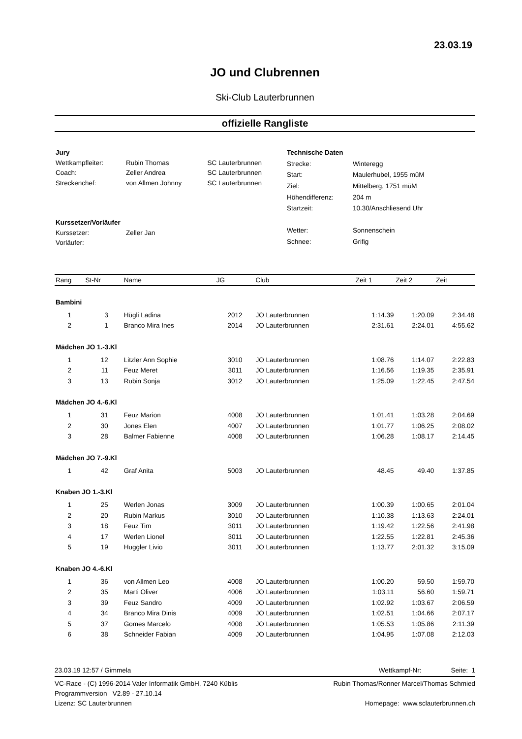23.03.19
JO und Clubrennen
Ski-Club Lauterbrunnen
offizielle Rangliste
| Jury | | |
| Wettkampfleiter: | Rubin Thomas | SC Lauterbrunnen |
| Coach: | Zeller Andrea | SC Lauterbrunnen |
| Streckenchef: | von Allmen Johnny | SC Lauterbrunnen |
| Kurssetzer/Vorläufer | | |
| Kurssetzer: | Zeller Jan | |
| Vorläufer: | | |
| Technische Daten | |
| Strecke: | Winteregg |
| Start: | Maulerhubel, 1955 müM |
| Ziel: | Mittelberg, 1751 müM |
| Höhendifferenz: | 204 m |
| Startzeit: | 10.30/Anschliesend Uhr |
| Wetter: | Sonnenschein |
| Schnee: | Grifig |
| Rang | St-Nr | Name | JG | Club | Zeit 1 | Zeit 2 | Zeit |
| --- | --- | --- | --- | --- | --- | --- | --- |
| Bambini | | | | | | | |
| 1 | 3 | Hügli Ladina | 2012 | JO Lauterbrunnen | 1:14.39 | 1:20.09 | 2:34.48 |
| 2 | 1 | Branco Mira Ines | 2014 | JO Lauterbrunnen | 2:31.61 | 2:24.01 | 4:55.62 |
| Mädchen JO 1.-3.Kl | | | | | | | |
| 1 | 12 | Litzler Ann Sophie | 3010 | JO Lauterbrunnen | 1:08.76 | 1:14.07 | 2:22.83 |
| 2 | 11 | Feuz Meret | 3011 | JO Lauterbrunnen | 1:16.56 | 1:19.35 | 2:35.91 |
| 3 | 13 | Rubin Sonja | 3012 | JO Lauterbrunnen | 1:25.09 | 1:22.45 | 2:47.54 |
| Mädchen JO 4.-6.Kl | | | | | | | |
| 1 | 31 | Feuz Marion | 4008 | JO Lauterbrunnen | 1:01.41 | 1:03.28 | 2:04.69 |
| 2 | 30 | Jones Elen | 4007 | JO Lauterbrunnen | 1:01.77 | 1:06.25 | 2:08.02 |
| 3 | 28 | Balmer Fabienne | 4008 | JO Lauterbrunnen | 1:06.28 | 1:08.17 | 2:14.45 |
| Mädchen JO 7.-9.Kl | | | | | | | |
| 1 | 42 | Graf Anita | 5003 | JO Lauterbrunnen | 48.45 | 49.40 | 1:37.85 |
| Knaben JO 1.-3.Kl | | | | | | | |
| 1 | 25 | Werlen Jonas | 3009 | JO Lauterbrunnen | 1:00.39 | 1:00.65 | 2:01.04 |
| 2 | 20 | Rubin Markus | 3010 | JO Lauterbrunnen | 1:10.38 | 1:13.63 | 2:24.01 |
| 3 | 18 | Feuz Tim | 3011 | JO Lauterbrunnen | 1:19.42 | 1:22.56 | 2:41.98 |
| 4 | 17 | Werlen Lionel | 3011 | JO Lauterbrunnen | 1:22.55 | 1:22.81 | 2:45.36 |
| 5 | 19 | Huggler Livio | 3011 | JO Lauterbrunnen | 1:13.77 | 2:01.32 | 3:15.09 |
| Knaben JO 4.-6.Kl | | | | | | | |
| 1 | 36 | von Allmen Leo | 4008 | JO Lauterbrunnen | 1:00.20 | 59.50 | 1:59.70 |
| 2 | 35 | Marti Oliver | 4006 | JO Lauterbrunnen | 1:03.11 | 56.60 | 1:59.71 |
| 3 | 39 | Feuz Sandro | 4009 | JO Lauterbrunnen | 1:02.92 | 1:03.67 | 2:06.59 |
| 4 | 34 | Branco Mira Dinis | 4009 | JO Lauterbrunnen | 1:02.51 | 1:04.66 | 2:07.17 |
| 5 | 37 | Gomes Marcelo | 4008 | JO Lauterbrunnen | 1:05.53 | 1:05.86 | 2:11.39 |
| 6 | 38 | Schneider Fabian | 4009 | JO Lauterbrunnen | 1:04.95 | 1:07.08 | 2:12.03 |
23.03.19 12:57 / Gimmela Wettkampf-Nr: Seite: 1
VC-Race - (C) 1996-2014 Valer Informatik GmbH, 7240 Küblis
Programmversion V2.89 - 27.10.14
Lizenz: SC Lauterbrunnen
Rubin Thomas/Ronner Marcel/Thomas Schmied
Homepage: www.sclauterbrunnen.ch